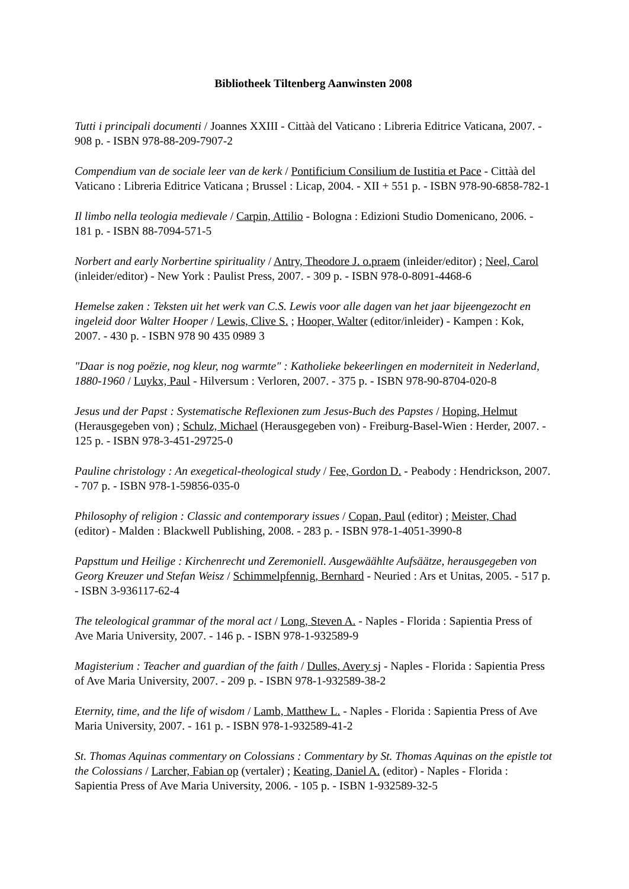Bibliotheek Tiltenberg Aanwinsten 2008
Tutti i principali documenti / Joannes XXIII - Cittàà del Vaticano : Libreria Editrice Vaticana, 2007. - 908 p. - ISBN 978-88-209-7907-2
Compendium van de sociale leer van de kerk / Pontificium Consilium de Iustitia et Pace - Cittàà del Vaticano : Libreria Editrice Vaticana ; Brussel : Licap, 2004. - XII + 551 p. - ISBN 978-90-6858-782-1
Il limbo nella teologia medievale / Carpin, Attilio - Bologna : Edizioni Studio Domenicano, 2006. - 181 p. - ISBN 88-7094-571-5
Norbert and early Norbertine spirituality / Antry, Theodore J. o.praem (inleider/editor) ; Neel, Carol (inleider/editor) - New York : Paulist Press, 2007. - 309 p. - ISBN 978-0-8091-4468-6
Hemelse zaken : Teksten uit het werk van C.S. Lewis voor alle dagen van het jaar bijeengezocht en ingeleid door Walter Hooper / Lewis, Clive S. ; Hooper, Walter (editor/inleider) - Kampen : Kok, 2007. - 430 p. - ISBN 978 90 435 0989 3
"Daar is nog poëzie, nog kleur, nog warmte" : Katholieke bekeerlingen en moderniteit in Nederland, 1880-1960 / Luykx, Paul - Hilversum : Verloren, 2007. - 375 p. - ISBN 978-90-8704-020-8
Jesus und der Papst : Systematische Reflexionen zum Jesus-Buch des Papstes / Hoping, Helmut (Herausgegeben von) ; Schulz, Michael (Herausgegeben von) - Freiburg-Basel-Wien : Herder, 2007. - 125 p. - ISBN 978-3-451-29725-0
Pauline christology : An exegetical-theological study / Fee, Gordon D. - Peabody : Hendrickson, 2007. - 707 p. - ISBN 978-1-59856-035-0
Philosophy of religion : Classic and contemporary issues / Copan, Paul (editor) ; Meister, Chad (editor) - Malden : Blackwell Publishing, 2008. - 283 p. - ISBN 978-1-4051-3990-8
Papsttum und Heilige : Kirchenrecht und Zeremoniell. Ausgewäählte Aufsäätze, herausgegeben von Georg Kreuzer und Stefan Weisz / Schimmelpfennig, Bernhard - Neuried : Ars et Unitas, 2005. - 517 p. - ISBN 3-936117-62-4
The teleological grammar of the moral act / Long, Steven A. - Naples - Florida : Sapientia Press of Ave Maria University, 2007. - 146 p. - ISBN 978-1-932589-9
Magisterium : Teacher and guardian of the faith / Dulles, Avery sj - Naples - Florida : Sapientia Press of Ave Maria University, 2007. - 209 p. - ISBN 978-1-932589-38-2
Eternity, time, and the life of wisdom / Lamb, Matthew L. - Naples - Florida : Sapientia Press of Ave Maria University, 2007. - 161 p. - ISBN 978-1-932589-41-2
St. Thomas Aquinas commentary on Colossians : Commentary by St. Thomas Aquinas on the epistle tot the Colossians / Larcher, Fabian op (vertaler) ; Keating, Daniel A. (editor) - Naples - Florida : Sapientia Press of Ave Maria University, 2006. - 105 p. - ISBN 1-932589-32-5